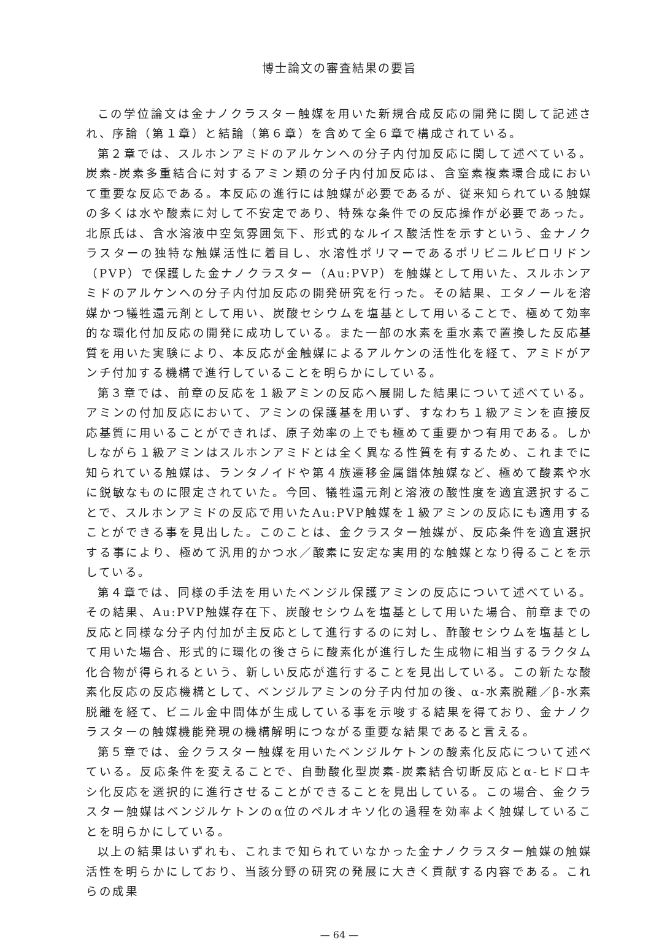博士論文の審査結果の要旨
この学位論文は金ナノクラスター触媒を用いた新規合成反応の開発に関して記述され、序論（第１章）と結論（第６章）を含めて全６章で構成されている。
第２章では、スルホンアミドのアルケンへの分子内付加反応に関して述べている。炭素-炭素多重結合に対するアミン類の分子内付加反応は、含窒素複素環合成において重要な反応である。本反応の進行には触媒が必要であるが、従来知られている触媒の多くは水や酸素に対して不安定であり、特殊な条件での反応操作が必要であった。北原氏は、含水溶液中空気雰囲気下、形式的なルイス酸活性を示すという、金ナノクラスターの独特な触媒活性に着目し、水溶性ポリマーであるポリビニルピロリドン（PVP）で保護した金ナノクラスター（Au:PVP）を触媒として用いた、スルホンアミドのアルケンへの分子内付加反応の開発研究を行った。その結果、エタノールを溶媒かつ犠牲還元剤として用い、炭酸セシウムを塩基として用いることで、極めて効率的な環化付加反応の開発に成功している。また一部の水素を重水素で置換した反応基質を用いた実験により、本反応が金触媒によるアルケンの活性化を経て、アミドがアンチ付加する機構で進行していることを明らかにしている。
第３章では、前章の反応を１級アミンの反応へ展開した結果について述べている。アミンの付加反応において、アミンの保護基を用いず、すなわち１級アミンを直接反応基質に用いることができれば、原子効率の上でも極めて重要かつ有用である。しかしながら１級アミンはスルホンアミドとは全く異なる性質を有するため、これまでに知られている触媒は、ランタノイドや第４族遷移金属錯体触媒など、極めて酸素や水に鋭敏なものに限定されていた。今回、犠牲還元剤と溶液の酸性度を適宜選択することで、スルホンアミドの反応で用いたAu:PVP触媒を１級アミンの反応にも適用することができる事を見出した。このことは、金クラスター触媒が、反応条件を適宜選択する事により、極めて汎用的かつ水／酸素に安定な実用的な触媒となり得ることを示している。
第４章では、同様の手法を用いたベンジル保護アミンの反応について述べている。その結果、Au:PVP触媒存在下、炭酸セシウムを塩基として用いた場合、前章までの反応と同様な分子内付加が主反応として進行するのに対し、酢酸セシウムを塩基として用いた場合、形式的に環化の後さらに酸素化が進行した生成物に相当するラクタム化合物が得られるという、新しい反応が進行することを見出している。この新たな酸素化反応の反応機構として、ベンジルアミンの分子内付加の後、α-水素脱離／β-水素脱離を経て、ビニル金中間体が生成している事を示唆する結果を得ており、金ナノクラスターの触媒機能発現の機構解明につながる重要な結果であると言える。
第５章では、金クラスター触媒を用いたベンジルケトンの酸素化反応について述べている。反応条件を変えることで、自動酸化型炭素-炭素結合切断反応とα-ヒドロキシ化反応を選択的に進行させることができることを見出している。この場合、金クラスター触媒はベンジルケトンのα位のペルオキソ化の過程を効率よく触媒していることを明らかにしている。
以上の結果はいずれも、これまで知られていなかった金ナノクラスター触媒の触媒活性を明らかにしており、当該分野の研究の発展に大きく貢献する内容である。これらの成果
— 64 —